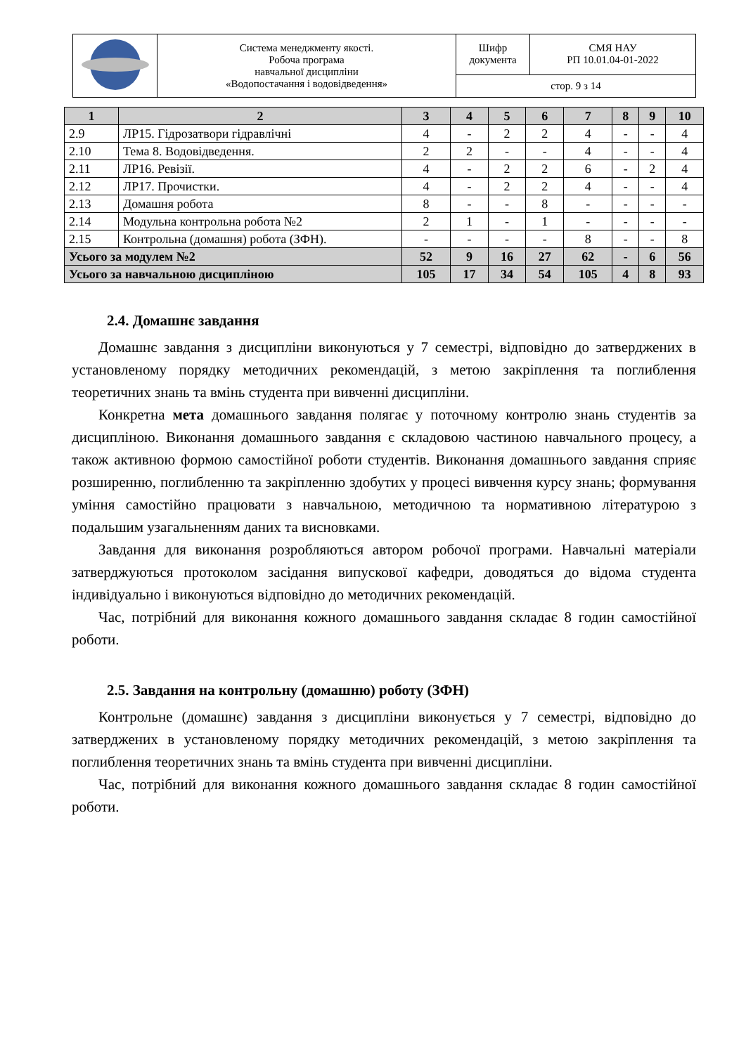| | Система менеджменту якості. Робоча програма навчальної дисципліни «Водопостачання і водовідведення» | Шифр документа | СМЯ НАУ РП 10.01.04-01-2022 |
| | | стор. 9 з 14 | |
| 1 | 2 | 3 | 4 | 5 | 6 | 7 | 8 | 9 | 10 |
| --- | --- | --- | --- | --- | --- | --- | --- | --- | --- |
| 2.9 | ЛР15. Гідрозатвори гідравлічні | 4 | - | 2 | 2 | 4 | - | - | 4 |
| 2.10 | Тема 8. Водовідведення. | 2 | 2 | - | - | 4 | - | - | 4 |
| 2.11 | ЛР16. Ревізії. | 4 | - | 2 | 2 | 6 | - | 2 | 4 |
| 2.12 | ЛР17. Прочистки. | 4 | - | 2 | 2 | 4 | - | - | 4 |
| 2.13 | Домашня робота | 8 | - | - | 8 | - | - | - | - |
| 2.14 | Модульна контрольна робота №2 | 2 | 1 | - | 1 | - | - | - | - |
| 2.15 | Контрольна (домашня) робота (ЗФН). | - | - | - | - | 8 | - | - | 8 |
| Усього за модулем №2 | | 52 | 9 | 16 | 27 | 62 | - | 6 | 56 |
| Усього за навчальною дисципліною | | 105 | 17 | 34 | 54 | 105 | 4 | 8 | 93 |
2.4. Домашнє завдання
Домашнє завдання з дисципліни виконуються у 7 семестрі, відповідно до затверджених в установленому порядку методичних рекомендацій, з метою закріплення та поглиблення теоретичних знань та вмінь студента при вивченні дисципліни.
Конкретна мета домашнього завдання полягає у поточному контролю знань студентів за дисципліною. Виконання домашнього завдання є складовою частиною навчального процесу, а також активною формою самостійної роботи студентів. Виконання домашнього завдання сприяє розширенню, поглибленню та закріпленню здобутих у процесі вивчення курсу знань; формування уміння самостійно працювати з навчальною, методичною та нормативною літературою з подальшим узагальненням даних та висновками.
Завдання для виконання розробляються автором робочої програми. Навчальні матеріали затверджуються протоколом засідання випускової кафедри, доводяться до відома студента індивідуально і виконуються відповідно до методичних рекомендацій.
Час, потрібний для виконання кожного домашнього завдання складає 8 годин самостійної роботи.
2.5. Завдання на контрольну (домашню) роботу (ЗФН)
Контрольне (домашнє) завдання з дисципліни виконується у 7 семестрі, відповідно до затверджених в установленому порядку методичних рекомендацій, з метою закріплення та поглиблення теоретичних знань та вмінь студента при вивченні дисципліни.
Час, потрібний для виконання кожного домашнього завдання складає 8 годин самостійної роботи.